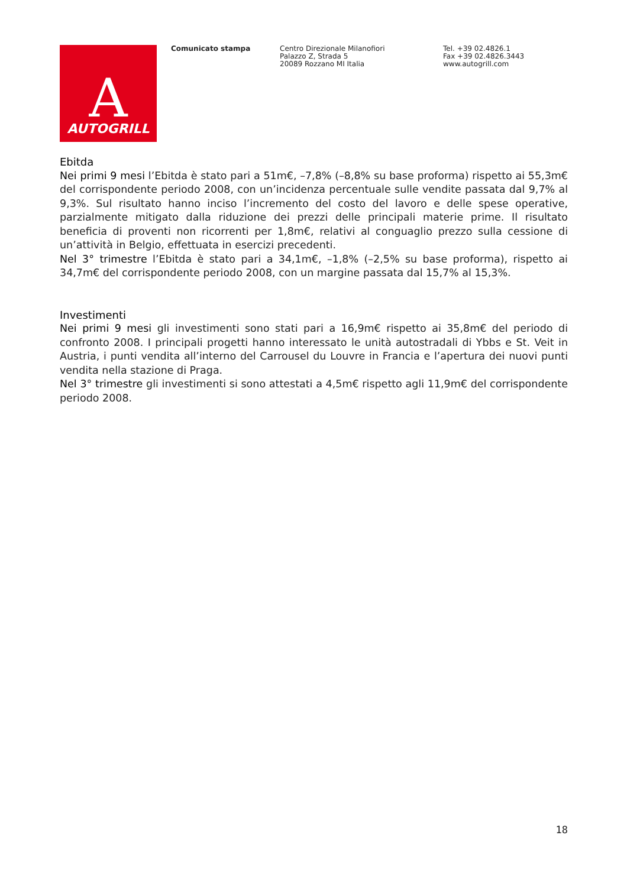A
AUTOGRILL
Comunicato stampa Centro Direzionale Milanofiori
Palazzo Z, Strada 5
20089 Rozzano MI Italia
Tel. +39 02.4826.1
Fax +39 02.4826.3443
www.autogrill.com
Ebitda
Nei primi 9 mesi l’Ebitda è stato pari a 51m€, –7,8% (–8,8% su base proforma) rispetto ai 55,3m€ del corrispondente periodo 2008, con un’incidenza percentuale sulle vendite passata dal 9,7% al 9,3%. Sul risultato hanno inciso l’incremento del costo del lavoro e delle spese operative, parzialmente mitigato dalla riduzione dei prezzi delle principali materie prime. Il risultato beneficia di proventi non ricorrenti per 1,8m€, relativi al conguaglio prezzo sulla cessione di un’attività in Belgio, effettuata in esercizi precedenti.
Nel 3° trimestre l’Ebitda è stato pari a 34,1m€, –1,8% (–2,5% su base proforma), rispetto ai 34,7m€ del corrispondente periodo 2008, con un margine passata dal 15,7% al 15,3%.
Investimenti
Nei primi 9 mesi gli investimenti sono stati pari a 16,9m€ rispetto ai 35,8m€ del periodo di confronto 2008. I principali progetti hanno interessato le unità autostradali di Ybbs e St. Veit in Austria, i punti vendita all’interno del Carrousel du Louvre in Francia e l’apertura dei nuovi punti vendita nella stazione di Praga.
Nel 3° trimestre gli investimenti si sono attestati a 4,5m€ rispetto agli 11,9m€ del corrispondente periodo 2008.
18